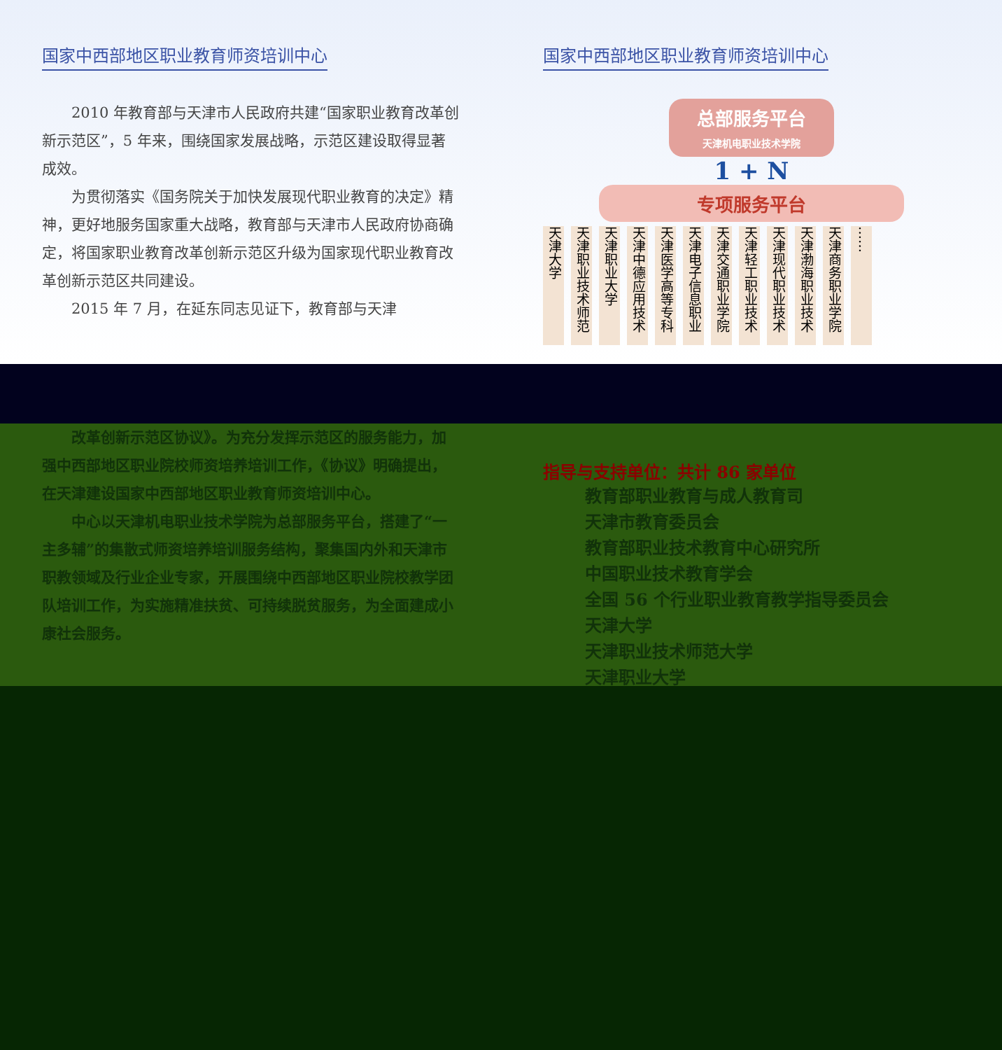国家中西部地区职业教育师资培训中心
2010 年教育部与天津市人民政府共建“国家职业教育改革创新示范区”，5 年来，围绕国家发展战略，示范区建设取得显著成效。
为贯彻落实《国务院关于加快发展现代职业教育的决定》精神，更好地服务国家重大战略，教育部与天津市人民政府协商确定，将国家职业教育改革创新示范区升级为国家现代职业教育改革创新示范区共同建设。
2015 年 7 月，在延东同志见证下，教育部与天津
国家中西部地区职业教育师资培训中心
总部服务平台
天津机电职业技术学院
1 + N
专项服务平台
天津大学
天津职业技术师范
天津职业大学
天津中德应用技术
天津医学高等专科
天津电子信息职业
天津交通职业学院
天津轻工职业技术
天津现代职业技术
天津渤海职业技术
天津商务职业学院
……
改革创新示范区协议》。为充分发挥示范区的服务能力，加强中西部地区职业院校师资培养培训工作，《协议》明确提出，在天津建设国家中西部地区职业教育师资培训中心。
中心以天津机电职业技术学院为总部服务平台，搭建了“一主多辅”的集散式师资培养培训服务结构，聚集国内外和天津市职教领域及行业企业专家，开展围绕中西部地区职业院校教学团队培训工作，为实施精准扶贫、可持续脱贫服务，为全面建成小康社会服务。
指导与支持单位：共计 86 家单位
教育部职业教育与成人教育司
天津市教育委员会
教育部职业技术教育中心研究所
中国职业技术教育学会
全国 56 个行业职业教育教学指导委员会
天津大学
天津职业技术师范大学
天津职业大学